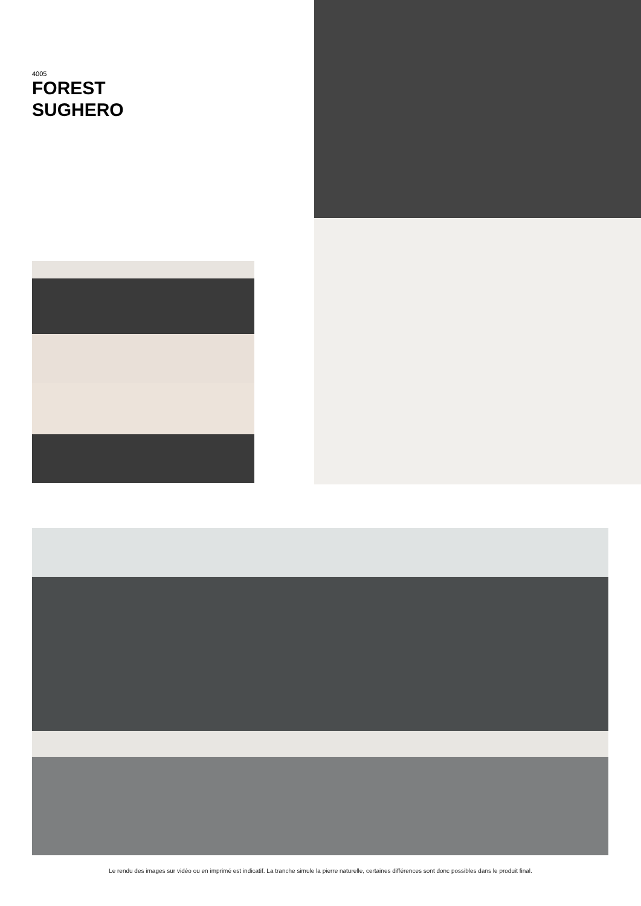4005
FOREST
SUGHERO
Le rendu des images sur vidéo ou en imprimé est indicatif. La tranche simule la pierre naturelle, certaines différences sont donc possibles dans le produit final.